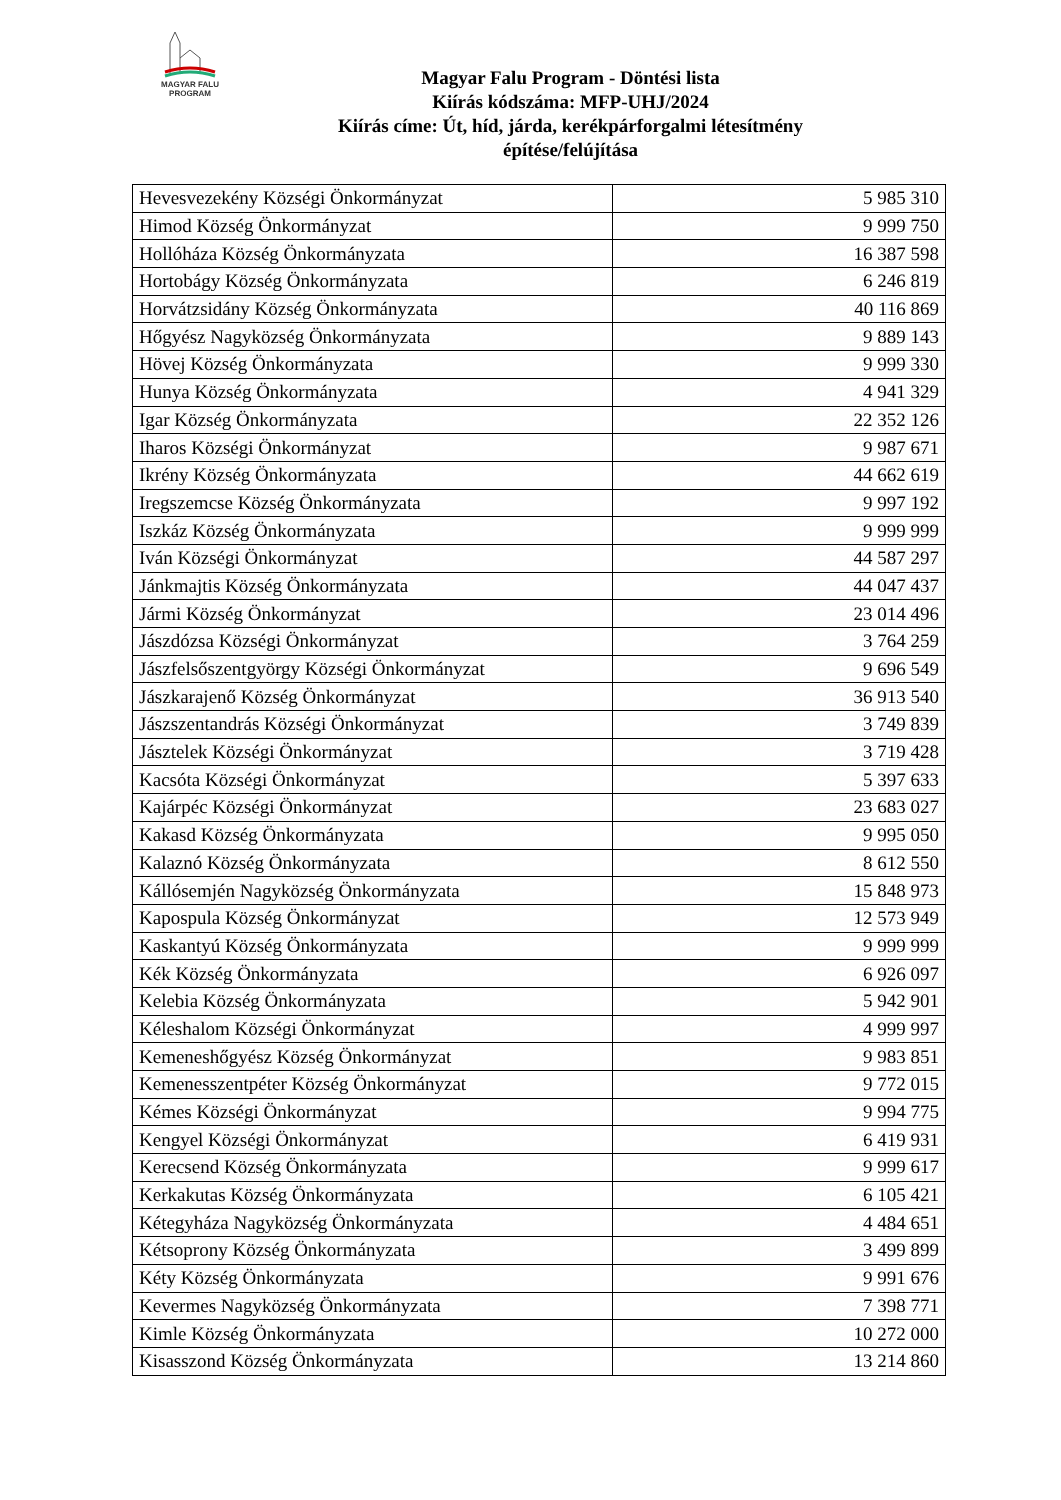MAGYAR FALU
PROGRAM
Magyar Falu Program - Döntési lista
Kiírás kódszáma: MFP-UHJ/2024
Kiírás címe: Út, híd, járda, kerékpárforgalmi létesítmény
építése/felújítása
| Hevesvezekény Községi Önkormányzat | 5 985 310 |
| Himod Község Önkormányzat | 9 999 750 |
| Hollóháza Község Önkormányzata | 16 387 598 |
| Hortobágy Község Önkormányzata | 6 246 819 |
| Horvátzsidány Község Önkormányzata | 40 116 869 |
| Hőgyész Nagyközség Önkormányzata | 9 889 143 |
| Hövej Község Önkormányzata | 9 999 330 |
| Hunya Község Önkormányzata | 4 941 329 |
| Igar Község Önkormányzata | 22 352 126 |
| Iharos Községi Önkormányzat | 9 987 671 |
| Ikrény Község Önkormányzata | 44 662 619 |
| Iregszemcse Község Önkormányzata | 9 997 192 |
| Iszkáz Község Önkormányzata | 9 999 999 |
| Iván Községi Önkormányzat | 44 587 297 |
| Jánkmajtis Község Önkormányzata | 44 047 437 |
| Jármi Község Önkormányzat | 23 014 496 |
| Jászdózsa Községi Önkormányzat | 3 764 259 |
| Jászfelsőszentgyörgy Községi Önkormányzat | 9 696 549 |
| Jászkarajenő Község Önkormányzat | 36 913 540 |
| Jászszentandrás Községi Önkormányzat | 3 749 839 |
| Jásztelek Községi Önkormányzat | 3 719 428 |
| Kacsóta Községi Önkormányzat | 5 397 633 |
| Kajárpéc Községi Önkormányzat | 23 683 027 |
| Kakasd Község Önkormányzata | 9 995 050 |
| Kalaznó Község Önkormányzata | 8 612 550 |
| Kállósemjén Nagyközség Önkormányzata | 15 848 973 |
| Kapospula Község Önkormányzat | 12 573 949 |
| Kaskantyú Község Önkormányzata | 9 999 999 |
| Kék Község Önkormányzata | 6 926 097 |
| Kelebia Község Önkormányzata | 5 942 901 |
| Kéleshalom Községi Önkormányzat | 4 999 997 |
| Kemeneshőgyész Község Önkormányzat | 9 983 851 |
| Kemenesszentpéter Község Önkormányzat | 9 772 015 |
| Kémes Községi Önkormányzat | 9 994 775 |
| Kengyel Községi Önkormányzat | 6 419 931 |
| Kerecsend Község Önkormányzata | 9 999 617 |
| Kerkakutas Község Önkormányzata | 6 105 421 |
| Kétegyháza Nagyközség Önkormányzata | 4 484 651 |
| Kétsoprony Község Önkormányzata | 3 499 899 |
| Kéty Község Önkormányzata | 9 991 676 |
| Kevermes Nagyközség Önkormányzata | 7 398 771 |
| Kimle Község Önkormányzata | 10 272 000 |
| Kisasszond Község Önkormányzata | 13 214 860 |